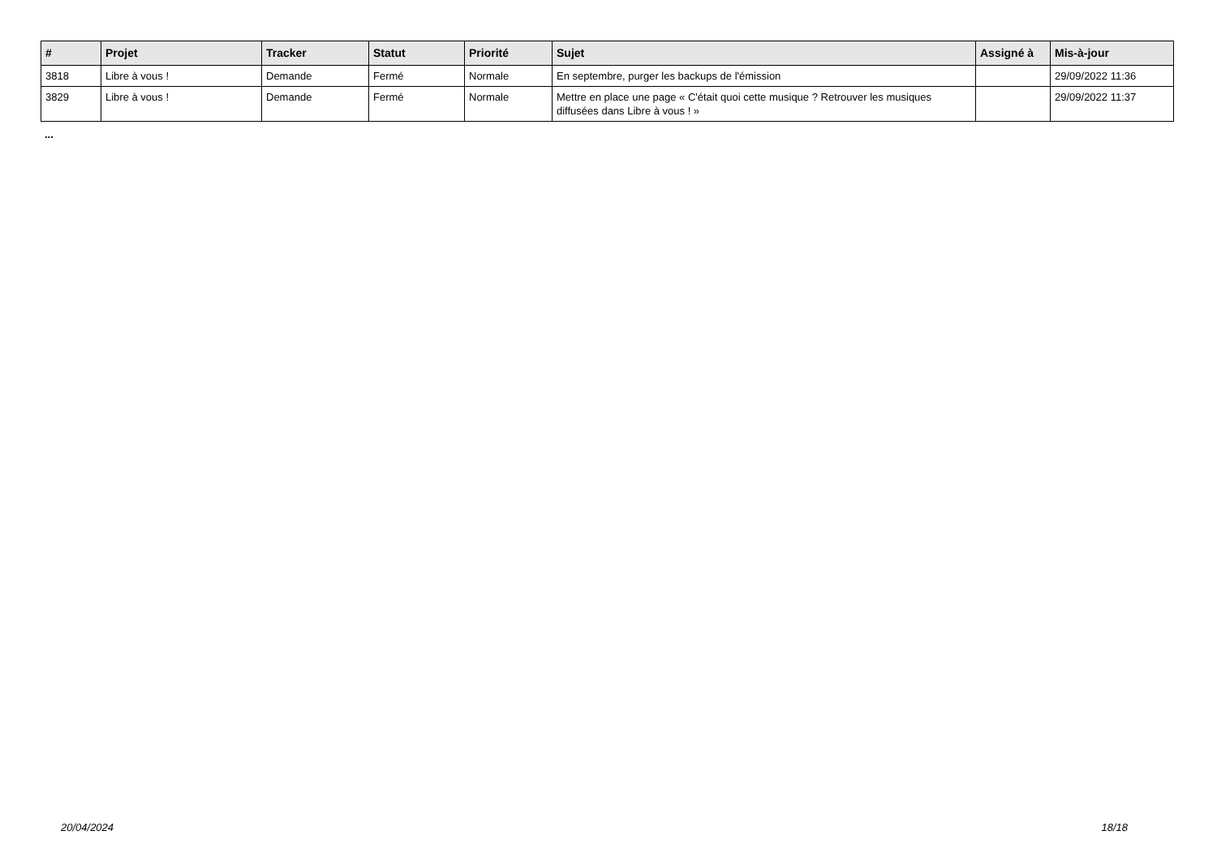| # | Projet | Tracker | Statut | Priorité | Sujet | Assigné à | Mis-à-jour |
| --- | --- | --- | --- | --- | --- | --- | --- |
| 3818 | Libre à vous ! | Demande | Fermé | Normale | En septembre, purger les backups de l'émission | | 29/09/2022 11:36 |
| 3829 | Libre à vous ! | Demande | Fermé | Normale | Mettre en place une page « C'était quoi cette musique ? Retrouver les musiques diffusées dans Libre à vous ! » | | 29/09/2022 11:37 |
...
20/04/2024 18/18